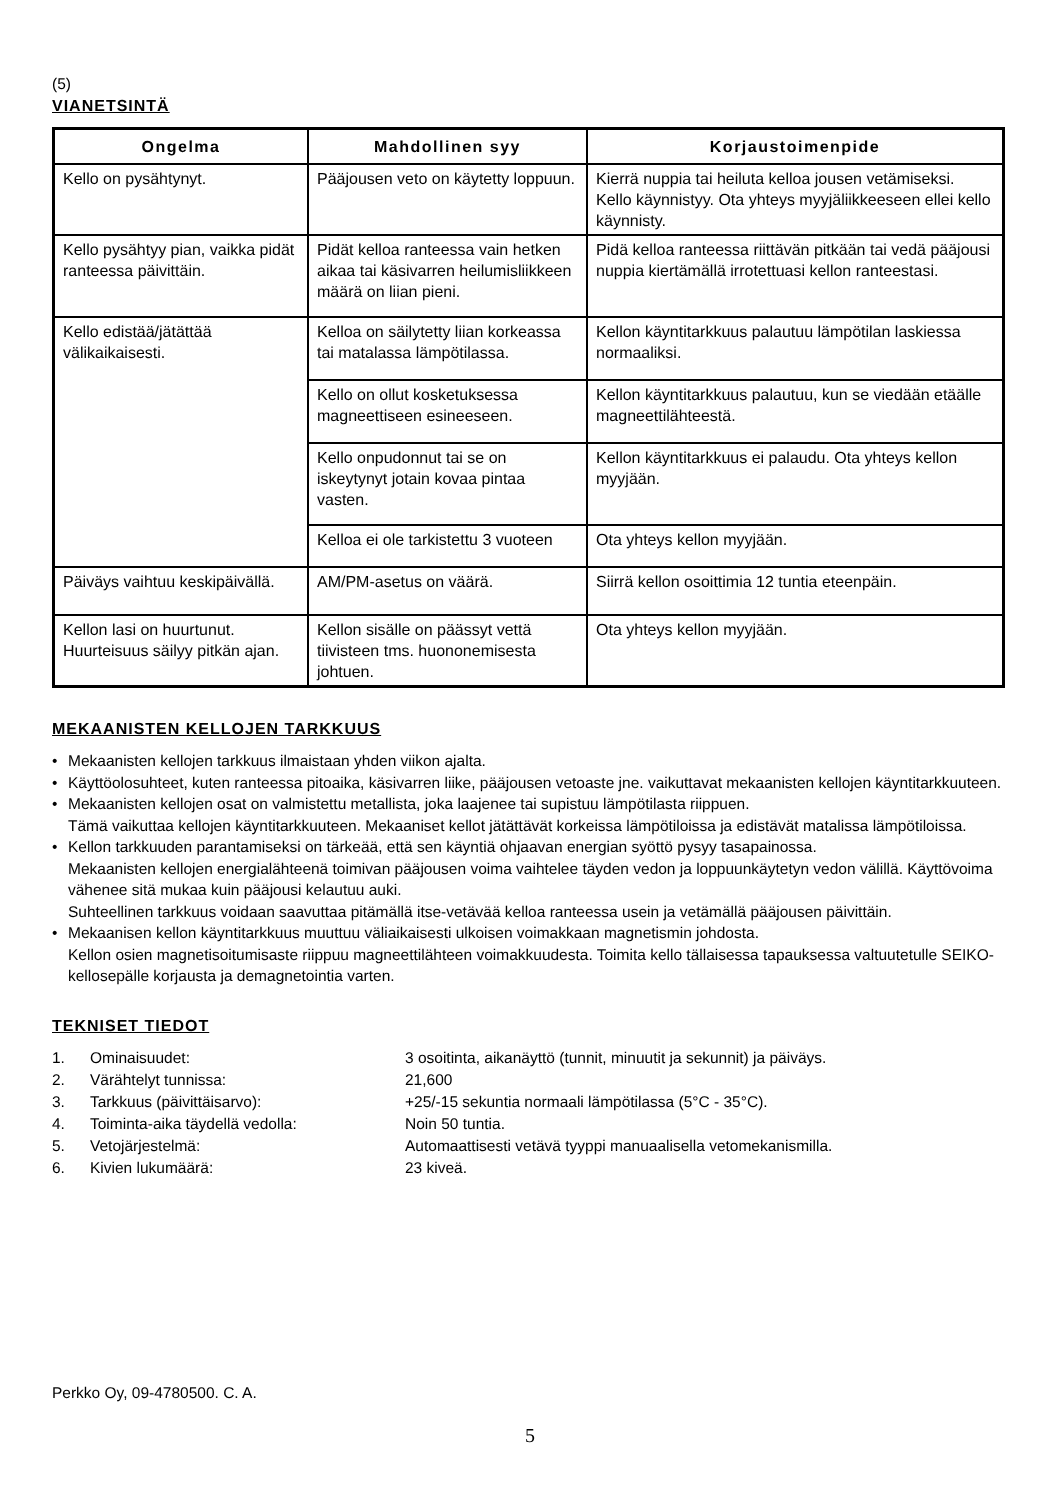(5)
VIANETSINTÄ
| Ongelma | Mahdollinen syy | Korjaustoimenpide |
| --- | --- | --- |
| Kello on pysähtynyt. | Pääjousen veto on käytetty loppuun. | Kierrä nuppia tai heiluta kelloa jousen vetämiseksi. Kello käynnistyy. Ota yhteys myyjäliikkeeseen ellei kello käynnisty. |
| Kello pysähtyy pian, vaikka pidät ranteessa päivittäin. | Pidät kelloa ranteessa vain hetken aikaa tai käsivarren heilumisliikkeen määrä on liian pieni. | Pidä kelloa ranteessa riittävän pitkään tai vedä pääjousi nuppia kiertämällä irrotettuasi kellon ranteestasi. |
| Kello edistää/jätättää välikaikaisesti. | Kelloa on säilytetty liian korkeassa tai matalassa lämpötilassa. | Kellon käyntitarkkuus palautuu lämpötilan laskiessa normaaliksi. |
| | Kello on ollut kosketuksessa magneettiseen esineeseen. | Kellon käyntitarkkuus palautuu, kun se viedään etäälle magneettilähteestä. |
| | Kello onpudonnut tai se on iskeytynyt jotain kovaa pintaa vasten. | Kellon käyntitarkkuus ei palaudu. Ota yhteys kellon myyjään. |
| | Kelloa ei ole tarkistettu 3 vuoteen | Ota yhteys kellon myyjään. |
| Päiväys vaihtuu keskipäivällä. | AM/PM-asetus on väärä. | Siirrä kellon osoittimia 12 tuntia eteenpäin. |
| Kellon lasi on huurtunut. Huurteisuus säilyy pitkän ajan. | Kellon sisälle on päässyt vettä tiivisteen tms. huononemisesta johtuen. | Ota yhteys kellon myyjään. |
MEKAANISTEN KELLOJEN TARKKUUS
• Mekaanisten kellojen tarkkuus ilmaistaan yhden viikon ajalta.
• Käyttöolosuhteet, kuten ranteessa pitoaika, käsivarren liike, pääjousen vetoaste jne. vaikuttavat mekaanisten kellojen käyntitarkkuuteen.
• Mekaanisten kellojen osat on valmistettu metallista, joka laajenee tai supistuu lämpötilasta riippuen.
Tämä vaikuttaa kellojen käyntitarkkuuteen. Mekaaniset kellot jätättävät korkeissa lämpötiloissa ja edistävät matalissa lämpötiloissa.
• Kellon tarkkuuden parantamiseksi on tärkeää, että sen käyntiä ohjaavan energian syöttö pysyy tasapainossa.
Mekaanisten kellojen energialähteenä toimivan pääjousen voima vaihtelee täyden vedon ja loppuunkäytetyn vedon välillä. Käyttövoima vähenee sitä mukaa kuin pääjousi kelautuu auki.
Suhteellinen tarkkuus voidaan saavuttaa pitämällä itse-vetävää kelloa ranteessa usein ja vetämällä pääjousen päivittäin.
• Mekaanisen kellon käyntitarkkuus muuttuu väliaikaisesti ulkoisen voimakkaan magnetismin johdosta.
Kellon osien magnetisoitumisaste riippuu magneettilähteen voimakkuudesta. Toimita kello tällaisessa tapauksessa valtuutetulle SEIKO-kellosepälle korjausta ja demagnetointia varten.
TEKNISET TIEDOT
| 1. | Ominaisuudet: | 3 osoitinta, aikanäyttö (tunnit, minuutit ja sekunnit) ja päiväys. |
| 2. | Värähtelyt tunnissa: | 21,600 |
| 3. | Tarkkuus (päivittäisarvo): | +25/-15 sekuntia normaali lämpötilassa (5°C - 35°C). |
| 4. | Toiminta-aika täydellä vedolla: | Noin 50 tuntia. |
| 5. | Vetojärjestelmä: | Automaattisesti vetävä tyyppi manuaalisella vetomekanismilla. |
| 6. | Kivien lukumäärä: | 23 kiveä. |
Perkko Oy, 09-4780500. C. A.
5